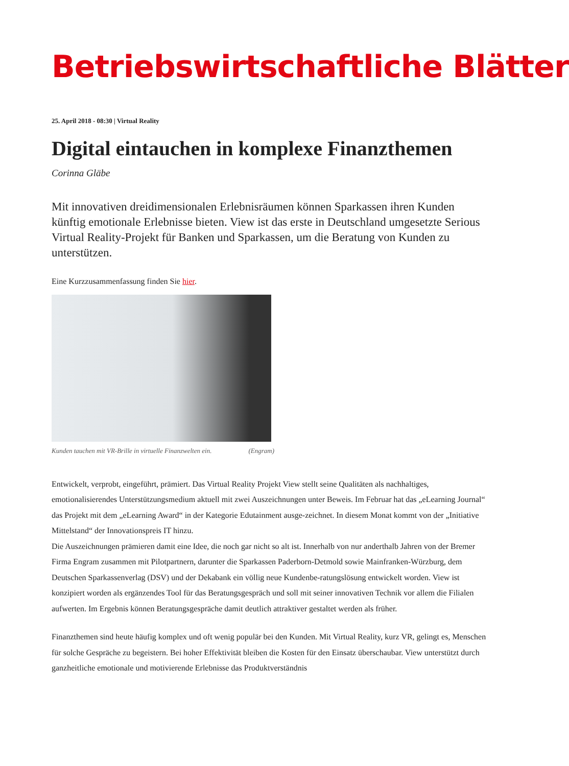Betriebswirtschaftliche Blätter
25. April 2018 - 08:30 | Virtual Reality
Digital eintauchen in komplexe Finanzthemen
Corinna Gläbe
Mit innovativen dreidimensionalen Erlebnisräumen können Sparkassen ihren Kunden künftig emotionale Erlebnisse bieten. View ist das erste in Deutschland umgesetzte Serious Virtual Reality-Projekt für Banken und Sparkassen, um die Beratung von Kunden zu unterstützen.
Eine Kurzzusammenfassung finden Sie hier.
Kunden tauchen mit VR-Brille in virtuelle Finanzwelten ein. (Engram)
Entwickelt, verprobt, eingeführt, prämiert. Das Virtual Reality Projekt View stellt seine Qualitäten als nachhaltiges, emotionalisierendes Unterstützungsmedium aktuell mit zwei Auszeichnungen unter Beweis. Im Februar hat das „eLearning Journal“ das Projekt mit dem „eLearning Award“ in der Kategorie Edutainment ausge-zeichnet. In diesem Monat kommt von der „Initiative Mittelstand“ der Innovationspreis IT hinzu.
Die Auszeichnungen prämieren damit eine Idee, die noch gar nicht so alt ist. Innerhalb von nur anderthalb Jahren von der Bremer Firma Engram zusammen mit Pilotpartnern, darunter die Sparkassen Paderborn-Detmold sowie Mainfranken-Würzburg, dem Deutschen Sparkassenverlag (DSV) und der Dekabank ein völlig neue Kundenbe-ratungslösung entwickelt worden. View ist konzipiert worden als ergänzendes Tool für das Beratungsgespräch und soll mit seiner innovativen Technik vor allem die Filialen aufwerten. Im Ergebnis können Beratungsgespräche damit deutlich attraktiver gestaltet werden als früher.
Finanzthemen sind heute häufig komplex und oft wenig populär bei den Kunden. Mit Virtual Reality, kurz VR, gelingt es, Menschen für solche Gespräche zu begeistern. Bei hoher Effektivität bleiben die Kosten für den Einsatz überschaubar. View unterstützt durch ganzheitliche emotionale und motivierende Erlebnisse das Produktverständnis